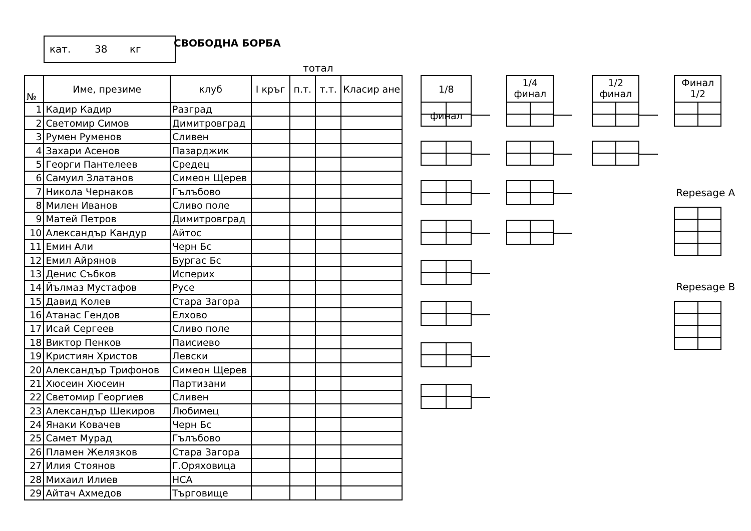кат. 38 кг СВОБОДНА БОРБА
тотал
| № | Име, презиме | клуб | I кръг | п.т. | т.т. | Класир ане |
| --- | --- | --- | --- | --- | --- | --- |
| 1 | Кадир Кадир | Разград | | | | |
| 2 | Светомир Симов | Димитровград | | | | |
| 3 | Румен Руменов | Сливен | | | | |
| 4 | Захари Асенов | Пазарджик | | | | |
| 5 | Георги Пантелеев | Средец | | | | |
| 6 | Самуил Златанов | Симеон Щерев | | | | |
| 7 | Никола Чернаков | Гълъбово | | | | |
| 8 | Милен Иванов | Сливо поле | | | | |
| 9 | Матей Петров | Димитровград | | | | |
| 10 | Александър Кандур | Айтос | | | | |
| 11 | Емин Али | Черн Бс | | | | |
| 12 | Емил Айрянов | Бургас Бс | | | | |
| 13 | Денис Събков | Исперих | | | | |
| 14 | Йълмаз Мустафов | Русе | | | | |
| 15 | Давид Колев | Стара Загора | | | | |
| 16 | Атанас Гендов | Елхово | | | | |
| 17 | Исай Сергеев | Сливо поле | | | | |
| 18 | Виктор Пенков | Паисиево | | | | |
| 19 | Кристиян Христов | Левски | | | | |
| 20 | Александър Трифонов | Симеон Щерев | | | | |
| 21 | Хюсеин Хюсеин | Партизани | | | | |
| 22 | Светомир Георгиев | Сливен | | | | |
| 23 | Александър Шекиров | Любимец | | | | |
| 24 | Янаки Ковачев | Черн Бс | | | | |
| 25 | Самет Мурад | Гълъбово | | | | |
| 26 | Пламен Желязков | Стара Загора | | | | |
| 27 | Илия Стоянов | Г.Оряховица | | | | |
| 28 | Михаил Илиев | НСА | | | | |
| 29 | Айтач Ахмедов | Търговище | | | | |
1/8 финал
1/4
финал
1/2
финал
Финал
1/2
Repesage A
Repesage B